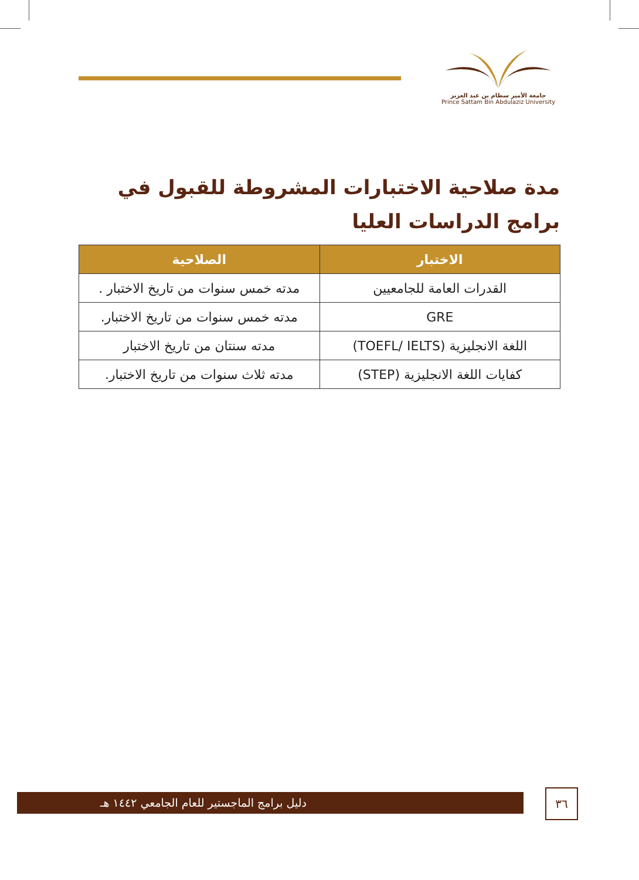جامعة الأمير سطام بن عبد العزيز
Prince Sattam Bin Abdulaziz University
مدة صلاحية الاختبارات المشروطة للقبول في برامج الدراسات العليا
| الاختبار | الصلاحية |
| --- | --- |
| القدرات العامة للجامعيين | مدته خمس سنوات من تاريخ الاختبار . |
| GRE | مدته خمس سنوات من تاريخ الاختبار. |
| اللغة الانجليزية (TOEFL/ IELTS) | مدته سنتان من تاريخ الاختبار |
| كفايات اللغة الانجليزية (STEP) | مدته ثلاث سنوات من تاريخ الاختبار. |
دليل برامج الماجستير للعام الجامعي ١٤٤٢ هـ ٣٦